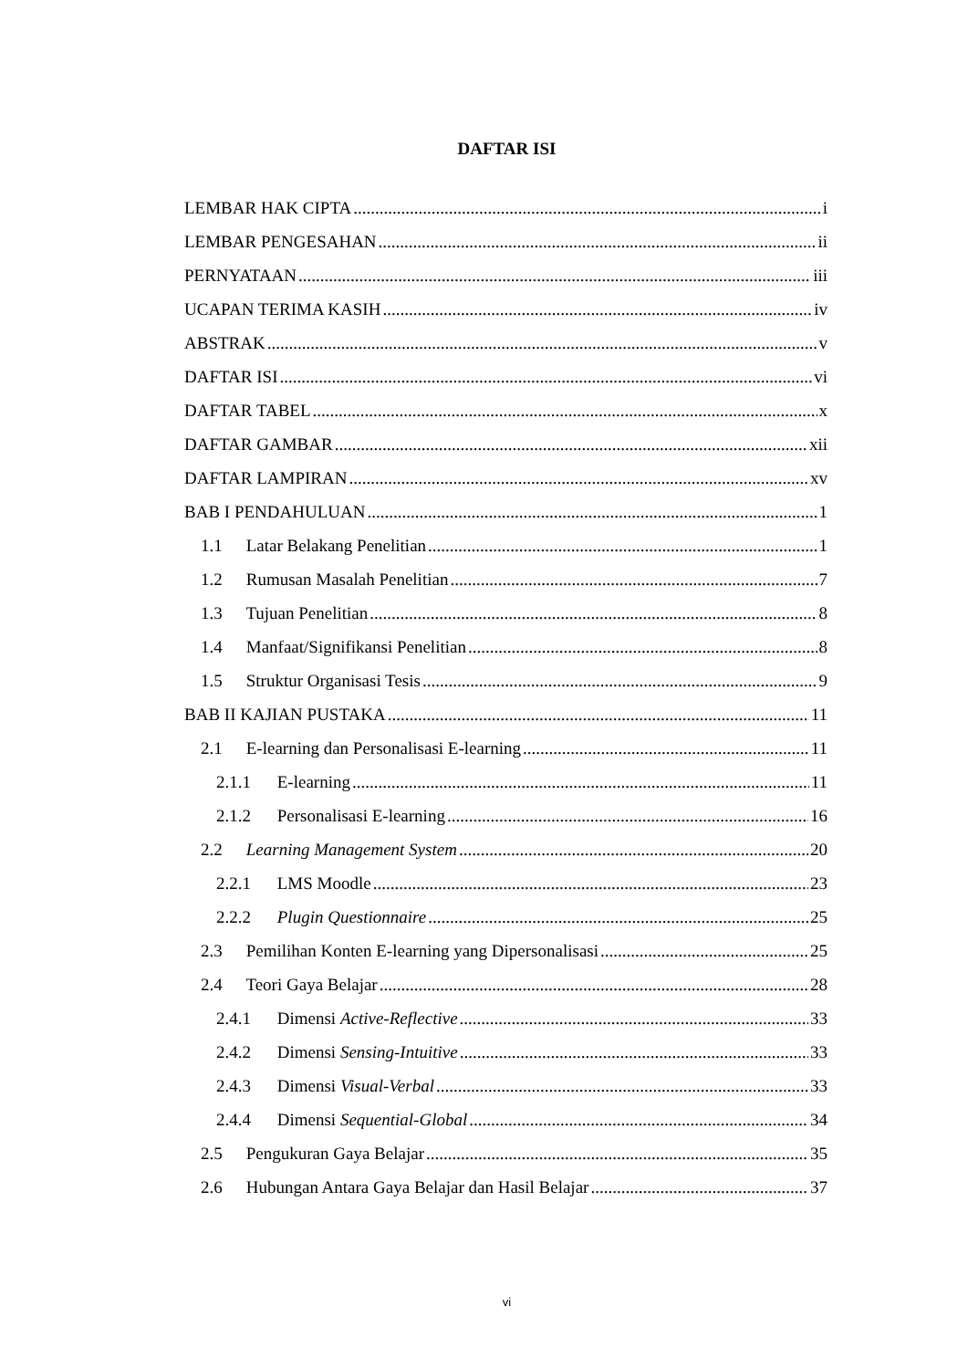DAFTAR ISI
LEMBAR HAK CIPTA i
LEMBAR PENGESAHAN ii
PERNYATAAN iii
UCAPAN TERIMA KASIH iv
ABSTRAK v
DAFTAR ISI vi
DAFTAR TABEL x
DAFTAR GAMBAR xii
DAFTAR LAMPIRAN xv
BAB I PENDAHULUAN 1
1.1 Latar Belakang Penelitian 1
1.2 Rumusan Masalah Penelitian 7
1.3 Tujuan Penelitian 8
1.4 Manfaat/Signifikansi Penelitian 8
1.5 Struktur Organisasi Tesis 9
BAB II KAJIAN PUSTAKA 11
2.1 E-learning dan Personalisasi E-learning 11
2.1.1 E-learning 11
2.1.2 Personalisasi E-learning 16
2.2 Learning Management System 20
2.2.1 LMS Moodle 23
2.2.2 Plugin Questionnaire 25
2.3 Pemilihan Konten E-learning yang Dipersonalisasi 25
2.4 Teori Gaya Belajar 28
2.4.1 Dimensi Active-Reflective 33
2.4.2 Dimensi Sensing-Intuitive 33
2.4.3 Dimensi Visual-Verbal 33
2.4.4 Dimensi Sequential-Global 34
2.5 Pengukuran Gaya Belajar 35
2.6 Hubungan Antara Gaya Belajar dan Hasil Belajar 37
vi